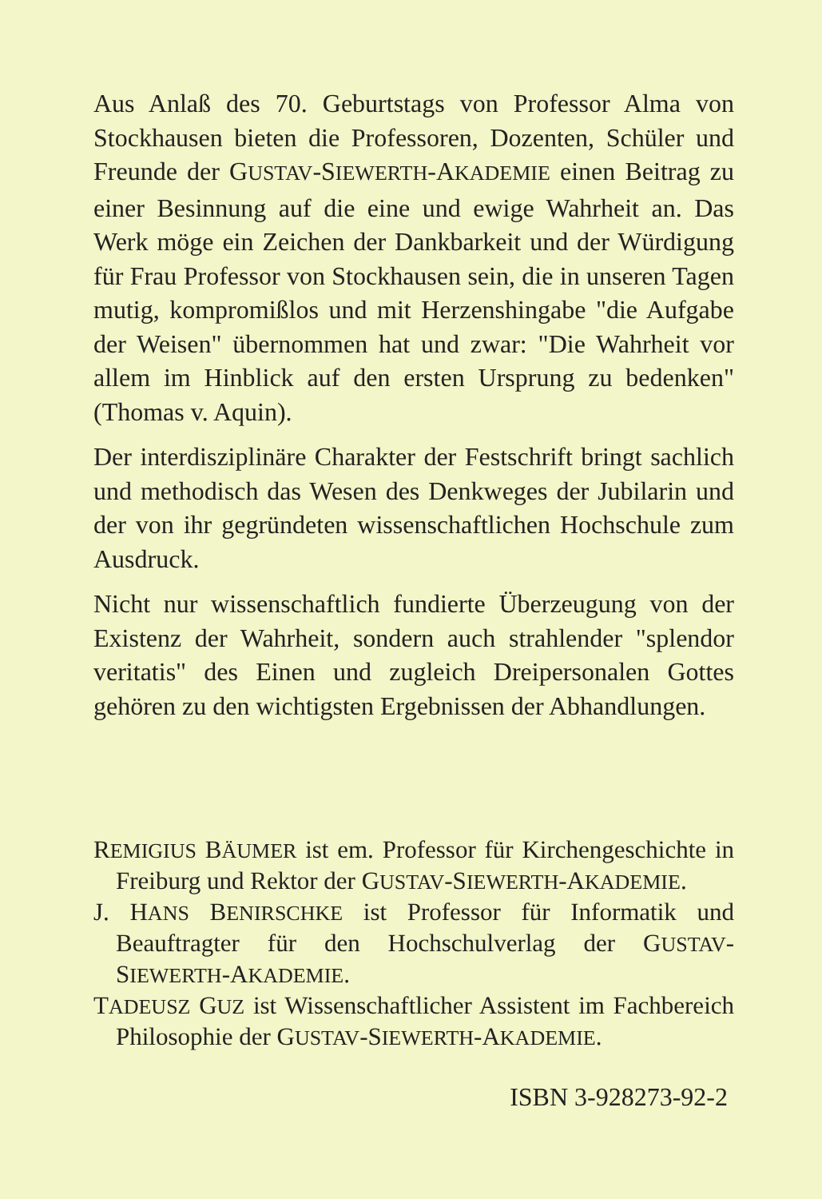Aus Anlaß des 70. Geburtstags von Professor Alma von Stockhausen bieten die Professoren, Dozenten, Schüler und Freunde der GUSTAV-SIEWERTH-AKADEMIE einen Beitrag zu einer Besinnung auf die eine und ewige Wahrheit an. Das Werk möge ein Zeichen der Dankbarkeit und der Würdigung für Frau Professor von Stockhausen sein, die in unseren Tagen mutig, kompromißlos und mit Herzenshingabe "die Aufgabe der Weisen" übernommen hat und zwar: "Die Wahrheit vor allem im Hinblick auf den ersten Ursprung zu bedenken" (Thomas v. Aquin).
Der interdisziplinäre Charakter der Festschrift bringt sachlich und methodisch das Wesen des Denkweges der Jubilarin und der von ihr gegründeten wissenschaftlichen Hochschule zum Ausdruck.
Nicht nur wissenschaftlich fundierte Überzeugung von der Existenz der Wahrheit, sondern auch strahlender "splendor veritatis" des Einen und zugleich Dreipersonalen Gottes gehören zu den wichtigsten Ergebnissen der Abhandlungen.
REMIGIUS BÄUMER ist em. Professor für Kirchengeschichte in Freiburg und Rektor der GUSTAV-SIEWERTH-AKADEMIE.
J. HANS BENIRSCHKE ist Professor für Informatik und Beauftragter für den Hochschulverlag der GUSTAV-SIEWERTH-AKADEMIE.
TADEUSZ GUZ ist Wissenschaftlicher Assistent im Fachbereich Philosophie der GUSTAV-SIEWERTH-AKADEMIE.
ISBN 3-928273-92-2